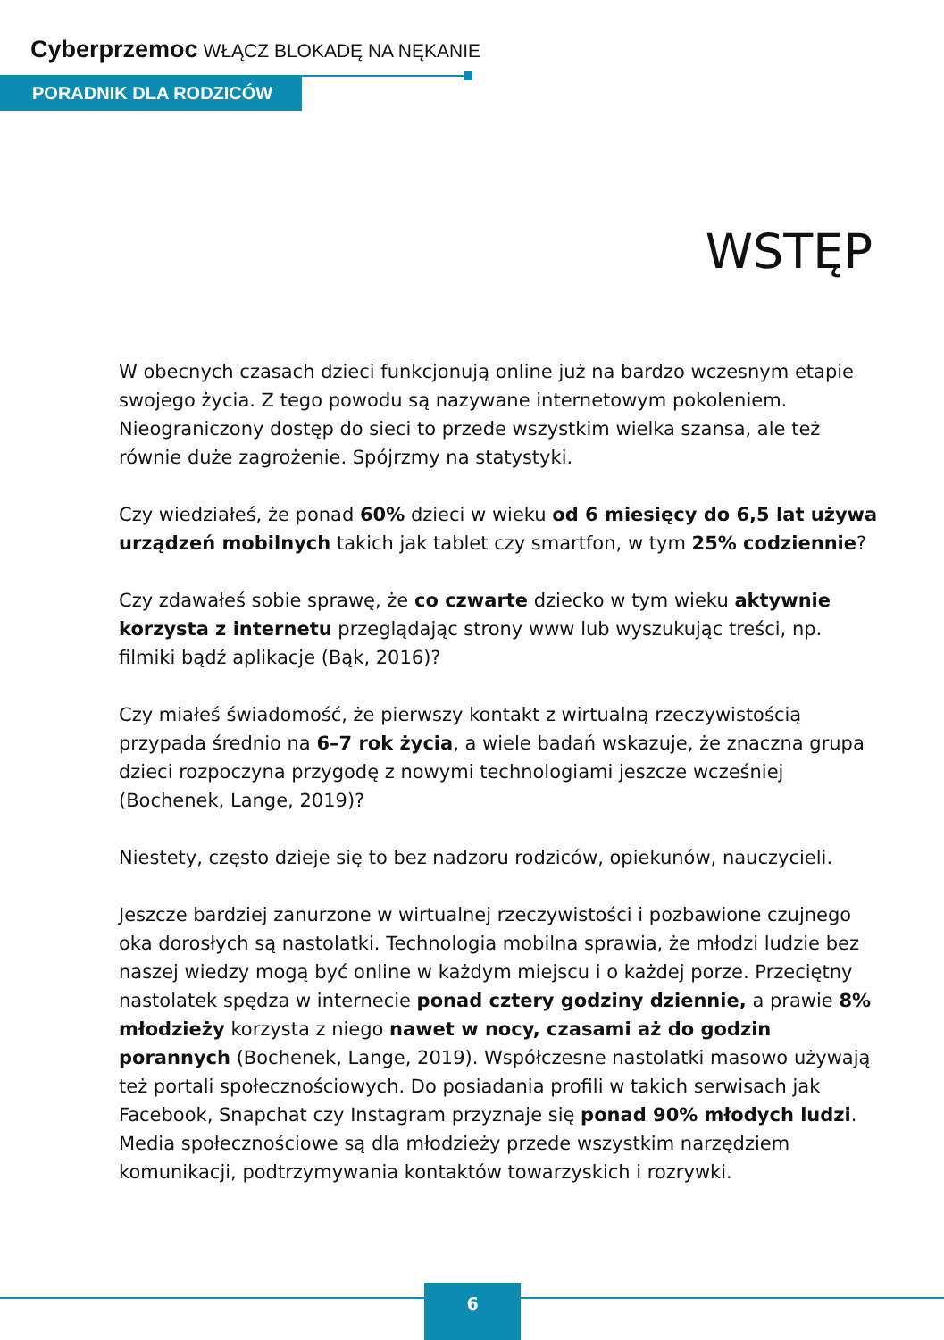Cyberprzemoc WŁĄCZ BLOKADĘ NA NĘKANIE
PORADNIK DLA RODZICÓW
WSTĘP
W obecnych czasach dzieci funkcjonują online już na bardzo wczesnym etapie swojego życia. Z tego powodu są nazywane internetowym pokoleniem. Nieograniczony dostęp do sieci to przede wszystkim wielka szansa, ale też równie duże zagrożenie. Spójrzmy na statystyki.
Czy wiedziałeś, że ponad 60% dzieci w wieku od 6 miesięcy do 6,5 lat używa urządzeń mobilnych takich jak tablet czy smartfon, w tym 25% codziennie?
Czy zdawałeś sobie sprawę, że co czwarte dziecko w tym wieku aktywnie korzysta z internetu przeglądając strony www lub wyszukując treści, np. filmiki bądź aplikacje (Bąk, 2016)?
Czy miałeś świadomość, że pierwszy kontakt z wirtualną rzeczywistością przypada średnio na 6–7 rok życia, a wiele badań wskazuje, że znaczna grupa dzieci rozpoczyna przygodę z nowymi technologiami jeszcze wcześniej (Bochenek, Lange, 2019)?
Niestety, często dzieje się to bez nadzoru rodziców, opiekunów, nauczycieli.
Jeszcze bardziej zanurzone w wirtualnej rzeczywistości i pozbawione czujnego oka dorosłych są nastolatki. Technologia mobilna sprawia, że młodzi ludzie bez naszej wiedzy mogą być online w każdym miejscu i o każdej porze. Przeciętny nastolatek spędza w internecie ponad cztery godziny dziennie, a prawie 8% młodzieży korzysta z niego nawet w nocy, czasami aż do godzin porannych (Bochenek, Lange, 2019). Współczesne nastolatki masowo używają też portali społecznościowych. Do posiadania profili w takich serwisach jak Facebook, Snapchat czy Instagram przyznaje się ponad 90% młodych ludzi. Media społecznościowe są dla młodzieży przede wszystkim narzędziem komunikacji, podtrzymywania kontaktów towarzyskich i rozrywki.
6